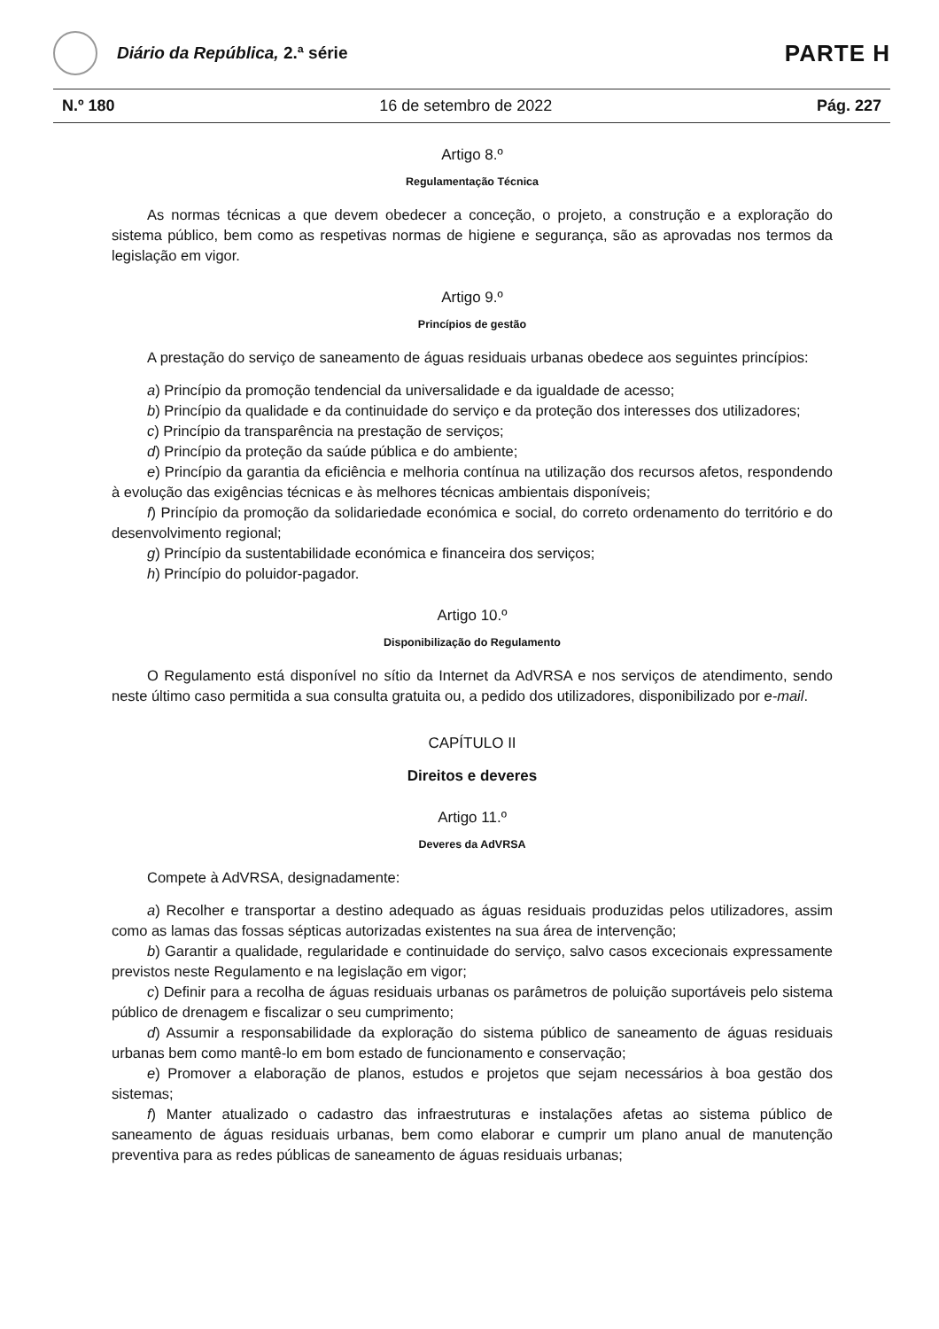Diário da República, 2.ª série
PARTE H
N.º 180 16 de setembro de 2022 Pág. 227
Artigo 8.º
Regulamentação Técnica
As normas técnicas a que devem obedecer a conceção, o projeto, a construção e a exploração do sistema público, bem como as respetivas normas de higiene e segurança, são as aprovadas nos termos da legislação em vigor.
Artigo 9.º
Princípios de gestão
A prestação do serviço de saneamento de águas residuais urbanas obedece aos seguintes princípios:
a) Princípio da promoção tendencial da universalidade e da igualdade de acesso;
b) Princípio da qualidade e da continuidade do serviço e da proteção dos interesses dos utilizadores;
c) Princípio da transparência na prestação de serviços;
d) Princípio da proteção da saúde pública e do ambiente;
e) Princípio da garantia da eficiência e melhoria contínua na utilização dos recursos afetos, respondendo à evolução das exigências técnicas e às melhores técnicas ambientais disponíveis;
f) Princípio da promoção da solidariedade económica e social, do correto ordenamento do território e do desenvolvimento regional;
g) Princípio da sustentabilidade económica e financeira dos serviços;
h) Princípio do poluidor-pagador.
Artigo 10.º
Disponibilização do Regulamento
O Regulamento está disponível no sítio da Internet da AdVRSA e nos serviços de atendimento, sendo neste último caso permitida a sua consulta gratuita ou, a pedido dos utilizadores, disponibilizado por e-mail.
CAPÍTULO II
Direitos e deveres
Artigo 11.º
Deveres da AdVRSA
Compete à AdVRSA, designadamente:
a) Recolher e transportar a destino adequado as águas residuais produzidas pelos utilizadores, assim como as lamas das fossas sépticas autorizadas existentes na sua área de intervenção;
b) Garantir a qualidade, regularidade e continuidade do serviço, salvo casos excecionais expressamente previstos neste Regulamento e na legislação em vigor;
c) Definir para a recolha de águas residuais urbanas os parâmetros de poluição suportáveis pelo sistema público de drenagem e fiscalizar o seu cumprimento;
d) Assumir a responsabilidade da exploração do sistema público de saneamento de águas residuais urbanas bem como mantê-lo em bom estado de funcionamento e conservação;
e) Promover a elaboração de planos, estudos e projetos que sejam necessários à boa gestão dos sistemas;
f) Manter atualizado o cadastro das infraestruturas e instalações afetas ao sistema público de saneamento de águas residuais urbanas, bem como elaborar e cumprir um plano anual de manutenção preventiva para as redes públicas de saneamento de águas residuais urbanas;